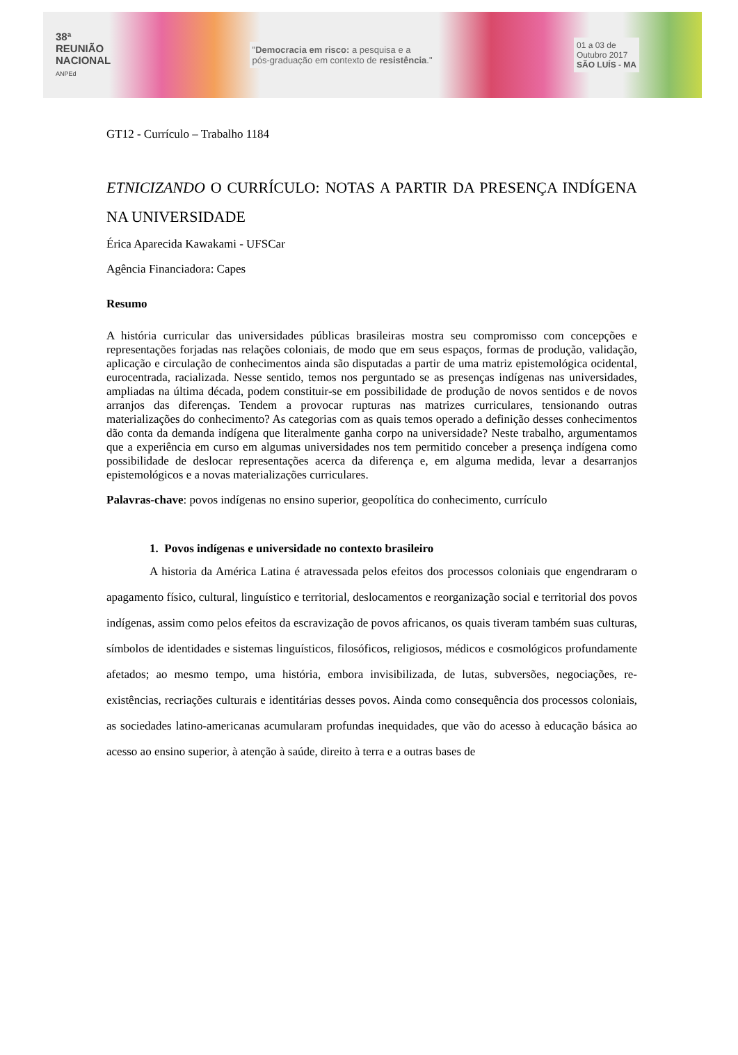38ª
REUNIÃO
NACIONAL
ANPEd
"Democracia em risco: a pesquisa e a
pós-graduação em contexto de resistência."
01 a 03 de
Outubro 2017
SÃO LUÍS - MA
GT12 - Currículo – Trabalho 1184
ETNICIZANDO O CURRÍCULO: NOTAS A PARTIR DA PRESENÇA INDÍGENA NA UNIVERSIDADE
Érica Aparecida Kawakami - UFSCar
Agência Financiadora: Capes
Resumo
A história curricular das universidades públicas brasileiras mostra seu compromisso com concepções e representações forjadas nas relações coloniais, de modo que em seus espaços, formas de produção, validação, aplicação e circulação de conhecimentos ainda são disputadas a partir de uma matriz epistemológica ocidental, eurocentrada, racializada. Nesse sentido, temos nos perguntado se as presenças indígenas nas universidades, ampliadas na última década, podem constituir-se em possibilidade de produção de novos sentidos e de novos arranjos das diferenças. Tendem a provocar rupturas nas matrizes curriculares, tensionando outras materializações do conhecimento? As categorias com as quais temos operado a definição desses conhecimentos dão conta da demanda indígena que literalmente ganha corpo na universidade? Neste trabalho, argumentamos que a experiência em curso em algumas universidades nos tem permitido conceber a presença indígena como possibilidade de deslocar representações acerca da diferença e, em alguma medida, levar a desarranjos epistemológicos e a novas materializações curriculares.
Palavras-chave: povos indígenas no ensino superior, geopolítica do conhecimento, currículo
1. Povos indígenas e universidade no contexto brasileiro
A historia da América Latina é atravessada pelos efeitos dos processos coloniais que engendraram o apagamento físico, cultural, linguístico e territorial, deslocamentos e reorganização social e territorial dos povos indígenas, assim como pelos efeitos da escravização de povos africanos, os quais tiveram também suas culturas, símbolos de identidades e sistemas linguísticos, filosóficos, religiosos, médicos e cosmológicos profundamente afetados; ao mesmo tempo, uma história, embora invisibilizada, de lutas, subversões, negociações, re-existências, recriações culturais e identitárias desses povos. Ainda como consequência dos processos coloniais, as sociedades latino-americanas acumularam profundas inequidades, que vão do acesso à educação básica ao acesso ao ensino superior, à atenção à saúde, direito à terra e a outras bases de